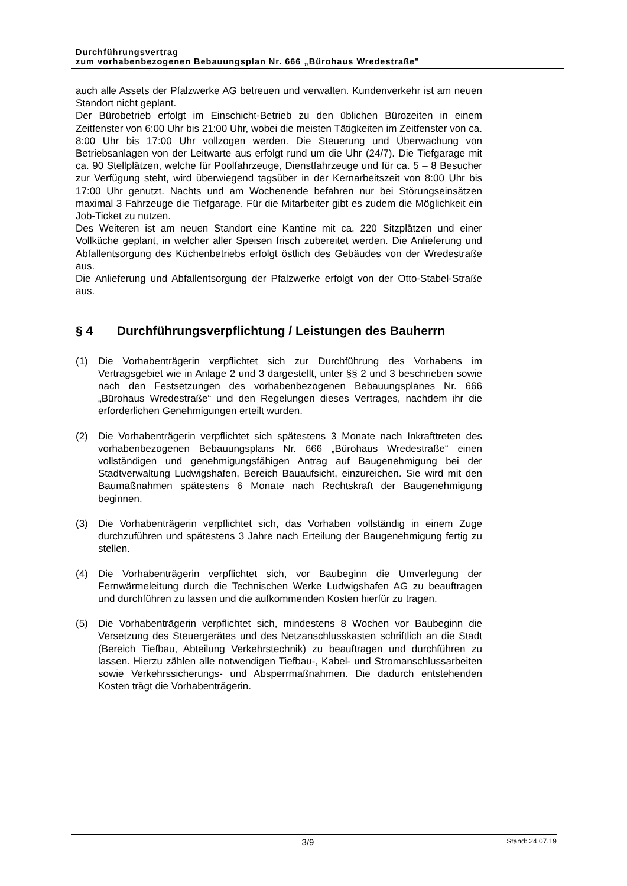Durchführungsvertrag
zum vorhabenbezogenen Bebauungsplan Nr. 666 „Bürohaus Wredestraße"
auch alle Assets der Pfalzwerke AG betreuen und verwalten. Kundenverkehr ist am neuen Standort nicht geplant.
Der Bürobetrieb erfolgt im Einschicht-Betrieb zu den üblichen Bürozeiten in einem Zeitfenster von 6:00 Uhr bis 21:00 Uhr, wobei die meisten Tätigkeiten im Zeitfenster von ca. 8:00 Uhr bis 17:00 Uhr vollzogen werden. Die Steuerung und Überwachung von Betriebsanlagen von der Leitwarte aus erfolgt rund um die Uhr (24/7). Die Tiefgarage mit ca. 90 Stellplätzen, welche für Poolfahrzeuge, Dienstfahrzeuge und für ca. 5 – 8 Besucher zur Verfügung steht, wird überwiegend tagsüber in der Kernarbeitszeit von 8:00 Uhr bis 17:00 Uhr genutzt. Nachts und am Wochenende befahren nur bei Störungseinsätzen maximal 3 Fahrzeuge die Tiefgarage. Für die Mitarbeiter gibt es zudem die Möglichkeit ein Job-Ticket zu nutzen.
Des Weiteren ist am neuen Standort eine Kantine mit ca. 220 Sitzplätzen und einer Vollküche geplant, in welcher aller Speisen frisch zubereitet werden. Die Anlieferung und Abfallentsorgung des Küchenbetriebs erfolgt östlich des Gebäudes von der Wredestraße aus.
Die Anlieferung und Abfallentsorgung der Pfalzwerke erfolgt von der Otto-Stabel-Straße aus.
§ 4 Durchführungsverpflichtung / Leistungen des Bauherrn
(1) Die Vorhabenträgerin verpflichtet sich zur Durchführung des Vorhabens im Vertragsgebiet wie in Anlage 2 und 3 dargestellt, unter §§ 2 und 3 beschrieben sowie nach den Festsetzungen des vorhabenbezogenen Bebauungsplanes Nr. 666 „Bürohaus Wredestraße“ und den Regelungen dieses Vertrages, nachdem ihr die erforderlichen Genehmigungen erteilt wurden.
(2) Die Vorhabenträgerin verpflichtet sich spätestens 3 Monate nach Inkrafttreten des vorhabenbezogenen Bebauungsplans Nr. 666 „Bürohaus Wredestraße“ einen vollständigen und genehmigungsfähigen Antrag auf Baugenehmigung bei der Stadtverwaltung Ludwigshafen, Bereich Bauaufsicht, einzureichen. Sie wird mit den Baumaßnahmen spätestens 6 Monate nach Rechtskraft der Baugenehmigung beginnen.
(3) Die Vorhabenträgerin verpflichtet sich, das Vorhaben vollständig in einem Zuge durchzuführen und spätestens 3 Jahre nach Erteilung der Baugenehmigung fertig zu stellen.
(4) Die Vorhabenträgerin verpflichtet sich, vor Baubeginn die Umverlegung der Fernwärmeleitung durch die Technischen Werke Ludwigshafen AG zu beauftragen und durchführen zu lassen und die aufkommenden Kosten hierfür zu tragen.
(5) Die Vorhabenträgerin verpflichtet sich, mindestens 8 Wochen vor Baubeginn die Versetzung des Steuergerätes und des Netzanschlusskasten schriftlich an die Stadt (Bereich Tiefbau, Abteilung Verkehrstechnik) zu beauftragen und durchführen zu lassen. Hierzu zählen alle notwendigen Tiefbau-, Kabel- und Stromanschlussarbeiten sowie Verkehrssicherungs- und Absperrmaßnahmen. Die dadurch entstehenden Kosten trägt die Vorhabenträgerin.
3/9
Stand: 24.07.19